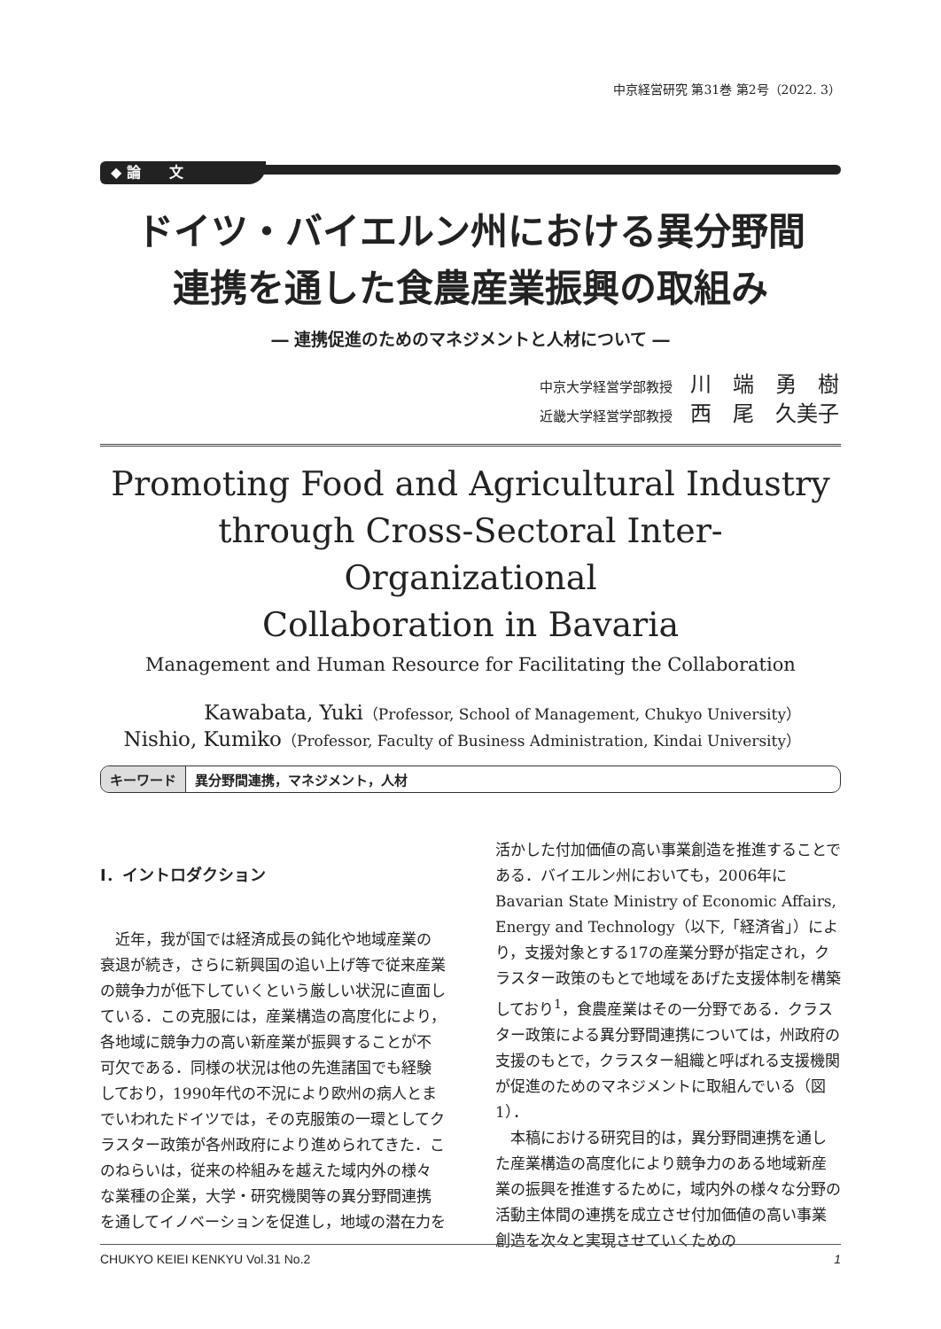中京経営研究 第31巻 第2号（2022. 3）
◆ 論　　文
ドイツ・バイエルン州における異分野間
連携を通した食農産業振興の取組み
― 連携促進のためのマネジメントと人材について ―
中京大学経営学部教授 川　端　勇　樹
近畿大学経営学部教授 西　尾　久美子
Promoting Food and Agricultural Industry
through Cross-Sectoral Inter-Organizational
Collaboration in Bavaria
Management and Human Resource for Facilitating the Collaboration
Kawabata, Yuki（Professor, School of Management, Chukyo University）
Nishio, Kumiko（Professor, Faculty of Business Administration, Kindai University）
キーワード 異分野間連携，マネジメント，人材
Ⅰ．イントロダクション
近年，我が国では経済成長の鈍化や地域産業の衰退が続き，さらに新興国の追い上げ等で従来産業の競争力が低下していくという厳しい状況に直面している．この克服には，産業構造の高度化により，各地域に競争力の高い新産業が振興することが不可欠である．同様の状況は他の先進諸国でも経験しており，1990年代の不況により欧州の病人とまでいわれたドイツでは，その克服策の一環としてクラスター政策が各州政府により進められてきた．このねらいは，従来の枠組みを越えた域内外の様々な業種の企業，大学・研究機関等の異分野間連携を通してイノベーションを促進し，地域の潜在力を
活かした付加価値の高い事業創造を推進することである．バイエルン州においても，2006年に Bavarian State Ministry of Economic Affairs, Energy and Technology（以下,「経済省」）により，支援対象とする17の産業分野が指定され，クラスター政策のもとで地域をあげた支援体制を構築しており<sup>1</sup>，食農産業はその一分野である．クラスター政策による異分野間連携については，州政府の支援のもとで，クラスター組織と呼ばれる支援機関が促進のためのマネジメントに取組んでいる（図1）．
本稿における研究目的は，異分野間連携を通した産業構造の高度化により競争力のある地域新産業の振興を推進するために，域内外の様々な分野の活動主体間の連携を成立させ付加価値の高い事業創造を次々と実現させていくための
CHUKYO KEIEI KENKYU Vol.31 No.2 1